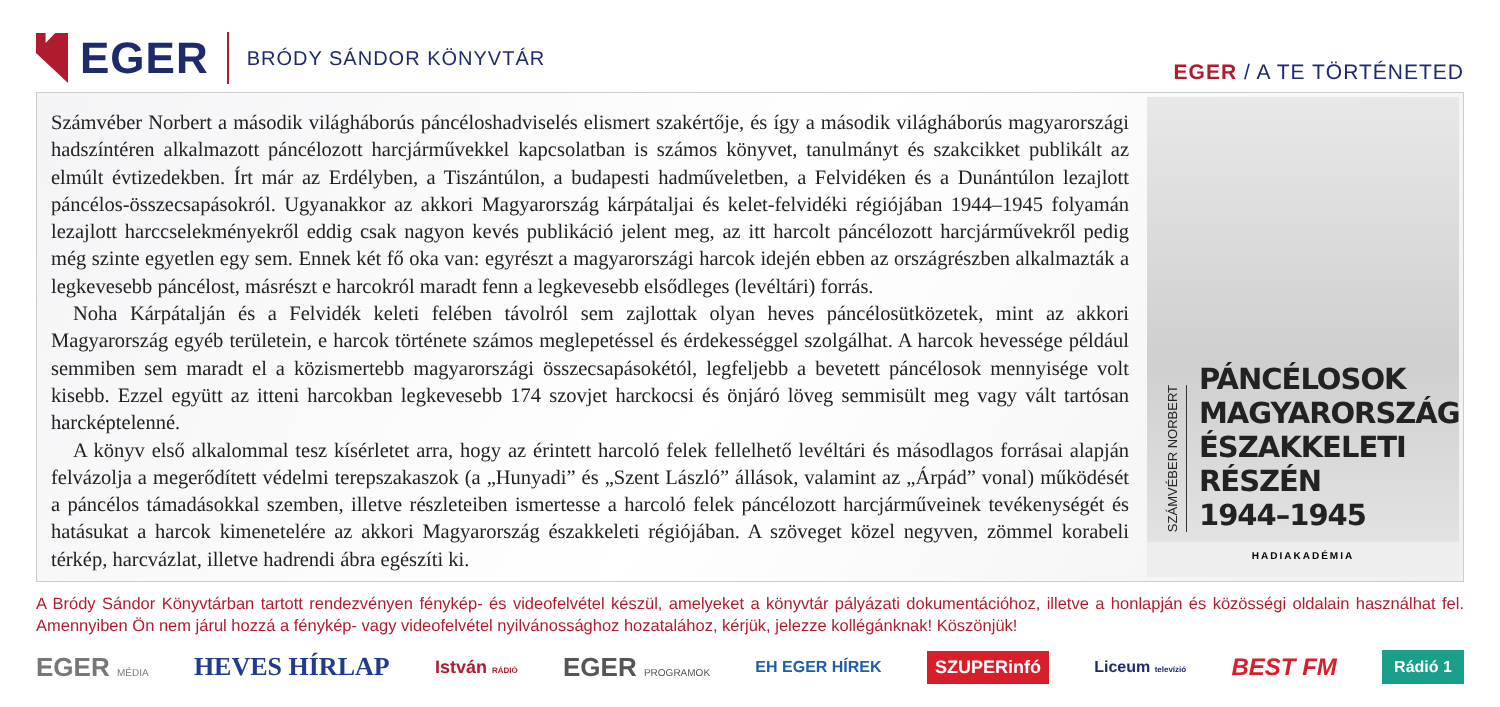EGER
BRÓDY SÁNDOR KÖNYVTÁR
EGER / A TE TÖRTÉNETED
Számvéber Norbert a második világháborús páncéloshadviselés elismert szakértője, és így a második világháborús magyarországi hadszíntéren alkalmazott páncélozott harcjárművekkel kapcsolatban is számos könyvet, tanulmányt és szakcikket publikált az elmúlt évtizedekben. Írt már az Erdélyben, a Tiszántúlon, a budapesti hadműveletben, a Felvidéken és a Dunántúlon lezajlott páncélos-összecsapásokról. Ugyanakkor az akkori Magyarország kárpátaljai és kelet-felvidéki régiójában 1944–1945 folyamán lezajlott harccselekményekről eddig csak nagyon kevés publikáció jelent meg, az itt harcolt páncélozott harcjárművekről pedig még szinte egyetlen egy sem. Ennek két fő oka van: egyrészt a magyarországi harcok idején ebben az országrészben alkalmazták a legkevesebb páncélost, másrészt e harcokról maradt fenn a legkevesebb elsődleges (levéltári) forrás.
Noha Kárpátalján és a Felvidék keleti felében távolról sem zajlottak olyan heves páncélosütközetek, mint az akkori Magyarország egyéb területein, e harcok története számos meglepetéssel és érdekességgel szolgálhat. A harcok hevessége például semmiben sem maradt el a közismertebb magyarországi összecsapásokétól, legfeljebb a bevetett páncélosok mennyisége volt kisebb. Ezzel együtt az itteni harcokban legkevesebb 174 szovjet harckocsi és önjáró löveg semmisült meg vagy vált tartósan harcképtelenné.
A könyv első alkalommal tesz kísérletet arra, hogy az érintett harcoló felek fellelhető levéltári és másodlagos forrásai alapján felvázolja a megerődített védelmi terepszakaszok (a „Hunyadi” és „Szent László” állások, valamint az „Árpád” vonal) működését a páncélos támadásokkal szemben, illetve részleteiben ismertesse a harcoló felek páncélozott harcjárműveinek tevékenységét és hatásukat a harcok kimenetelére az akkori Magyarország északkeleti régiójában. A szöveget közel negyven, zömmel korabeli térkép, harcvázlat, illetve hadrendi ábra egészíti ki.
SZÁMVÉBER NORBERT
PÁNCÉLOSOK
MAGYARORSZÁG
ÉSZAKKELETI RÉSZÉN
1944–1945
HADIAKADÉMIA
A Bródy Sándor Könyvtárban tartott rendezvényen fénykép- és videofelvétel készül, amelyeket a könyvtár pályázati dokumentációhoz, illetve a honlapján és közösségi oldalain használhat fel. Amennyiben Ön nem járul hozzá a fénykép- vagy videofelvétel nyilvánossághoz hozatalához, kérjük, jelezze kollégánknak! Köszönjük!
EGER MÉDIA HEVES HÍRLAP István RÁDIÓ EGER PROGRAMOK EH EGER HÍREK SZUPERinfó Liceum televízió BEST FM Rádió 1